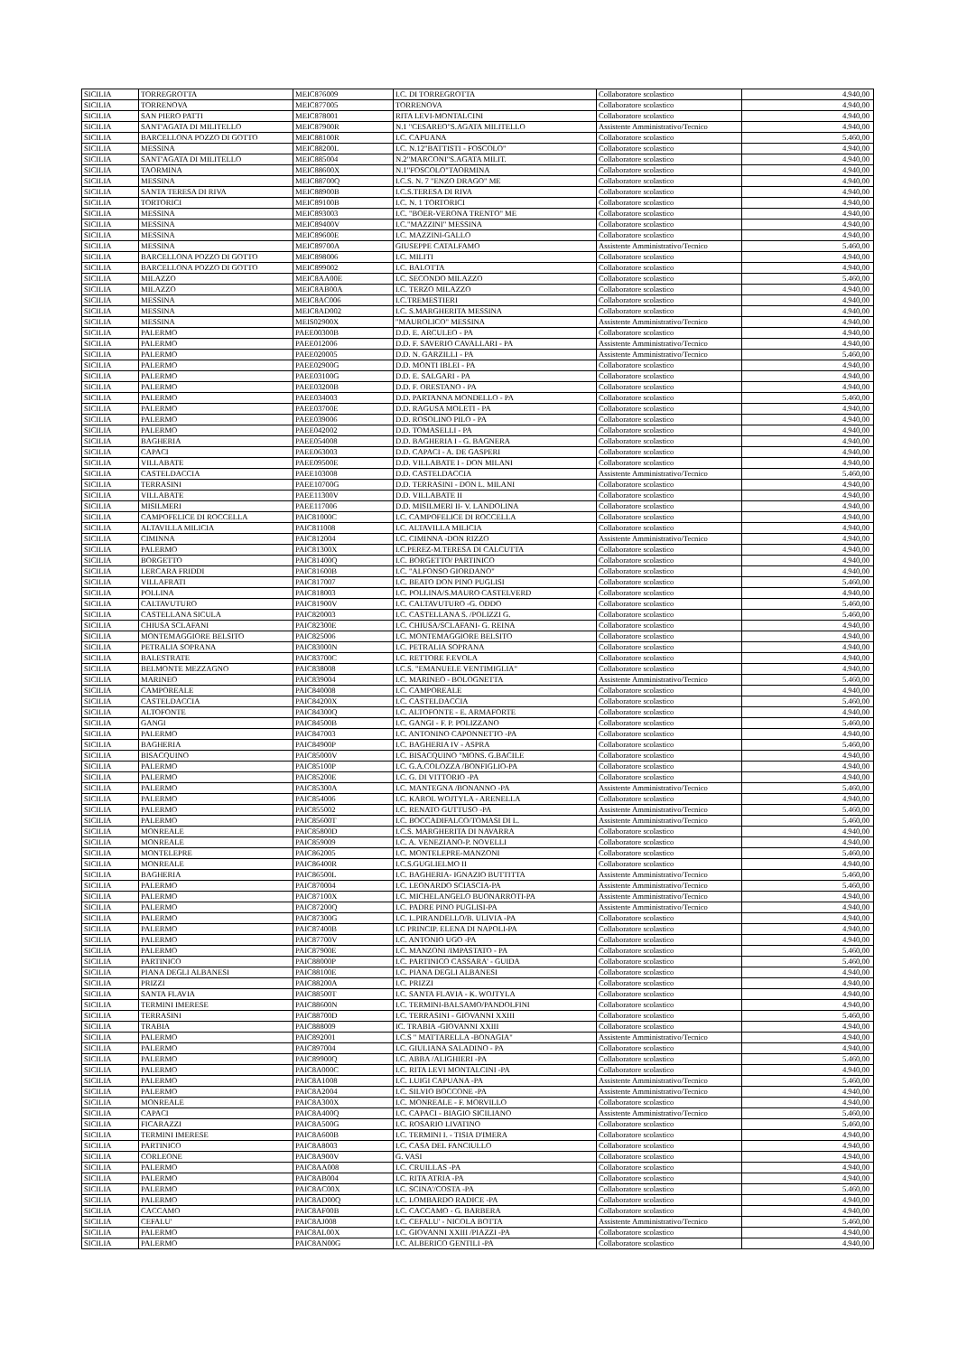| SICILIA | TORREGROTTA | MEIC876009 | I.C. DI TORREGROTTA | Collaboratore scolastico | 4.940,00 |
| SICILIA | TORRENOVA | MEIC877005 | TORRENOVA | Collaboratore scolastico | 4.940,00 |
| SICILIA | SAN PIERO PATTI | MEIC878001 | RITA LEVI-MONTALCINI | Collaboratore scolastico | 4.940,00 |
| SICILIA | SANT'AGATA DI MILITELLO | MEIC87900R | N.1 "CESAREO"S.AGATA MILITELLO | Assistente Amministrativo/Tecnico | 4.940,00 |
| SICILIA | BARCELLONA POZZO DI GOTTO | MEIC88100R | I.C. CAPUANA | Collaboratore scolastico | 5.460,00 |
| SICILIA | MESSINA | MEIC88200L | I.C. N.12"BATTISTI - FOSCOLO" | Collaboratore scolastico | 4.940,00 |
| SICILIA | SANT'AGATA DI MILITELLO | MEIC885004 | N.2"MARCONI"S.AGATA MILIT. | Collaboratore scolastico | 4.940,00 |
| SICILIA | TAORMINA | MEIC88600X | N.1"FOSCOLO"TAORMINA | Collaboratore scolastico | 4.940,00 |
| SICILIA | MESSINA | MEIC88700Q | I.C.S. N. 7 "ENZO DRAGO" ME | Collaboratore scolastico | 4.940,00 |
| SICILIA | SANTA TERESA DI RIVA | MEIC88900B | I.C.S.TERESA DI RIVA | Collaboratore scolastico | 4.940,00 |
| SICILIA | TORTORICI | MEIC89100B | I.C. N. 1 TORTORICI | Collaboratore scolastico | 4.940,00 |
| SICILIA | MESSINA | MEIC893003 | I.C. "BOER-VERONA TRENTO" ME | Collaboratore scolastico | 4.940,00 |
| SICILIA | MESSINA | MEIC89400V | I.C."MAZZINI" MESSINA | Collaboratore scolastico | 4.940,00 |
| SICILIA | MESSINA | MEIC89600E | I.C. MAZZINI-GALLO | Collaboratore scolastico | 4.940,00 |
| SICILIA | MESSINA | MEIC89700A | GIUSEPPE CATALFAMO | Assistente Amministrativo/Tecnico | 5.460,00 |
| SICILIA | BARCELLONA POZZO DI GOTTO | MEIC898006 | I.C. MILITI | Collaboratore scolastico | 4.940,00 |
| SICILIA | BARCELLONA POZZO DI GOTTO | MEIC899002 | I.C. BALOTTA | Collaboratore scolastico | 4.940,00 |
| SICILIA | MILAZZO | MEIC8AA00E | I.C. SECONDO MILAZZO | Collaboratore scolastico | 5.460,00 |
| SICILIA | MILAZZO | MEIC8AB00A | I.C. TERZO MILAZZO | Collaboratore scolastico | 4.940,00 |
| SICILIA | MESSINA | MEIC8AC006 | I.C.TREMESTIERI | Collaboratore scolastico | 4.940,00 |
| SICILIA | MESSINA | MEIC8AD002 | I.C. S.MARGHERITA MESSINA | Collaboratore scolastico | 4.940,00 |
| SICILIA | MESSINA | MEIS02900X | "MAUROLICO" MESSINA | Assistente Amministrativo/Tecnico | 4.940,00 |
| SICILIA | PALERMO | PAEE00300B | D.D. E. ARCULEO - PA | Collaboratore scolastico | 4.940,00 |
| SICILIA | PALERMO | PAEE012006 | D.D. F. SAVERIO CAVALLARI - PA | Assistente Amministrativo/Tecnico | 4.940,00 |
| SICILIA | PALERMO | PAEE020005 | D.D. N. GARZILLI - PA | Assistente Amministrativo/Tecnico | 5.460,00 |
| SICILIA | PALERMO | PAEE02900G | D.D. MONTI IBLEI - PA | Collaboratore scolastico | 4.940,00 |
| SICILIA | PALERMO | PAEE03100G | D.D. E. SALGARI - PA | Collaboratore scolastico | 4.940,00 |
| SICILIA | PALERMO | PAEE03200B | D.D. F. ORESTANO - PA | Collaboratore scolastico | 4.940,00 |
| SICILIA | PALERMO | PAEE034003 | D.D. PARTANNA MONDELLO - PA | Collaboratore scolastico | 5.460,00 |
| SICILIA | PALERMO | PAEE03700E | D.D. RAGUSA MOLETI - PA | Collaboratore scolastico | 4.940,00 |
| SICILIA | PALERMO | PAEE039006 | D.D. ROSOLINO PILO - PA | Collaboratore scolastico | 4.940,00 |
| SICILIA | PALERMO | PAEE042002 | D.D. TOMASELLI - PA | Collaboratore scolastico | 4.940,00 |
| SICILIA | BAGHERIA | PAEE054008 | D.D. BAGHERIA I - G. BAGNERA | Collaboratore scolastico | 4.940,00 |
| SICILIA | CAPACI | PAEE063003 | D.D. CAPACI - A. DE GASPERI | Collaboratore scolastico | 4.940,00 |
| SICILIA | VILLABATE | PAEE09500E | D.D. VILLABATE I - DON MILANI | Collaboratore scolastico | 4.940,00 |
| SICILIA | CASTELDACCIA | PAEE103008 | D.D. CASTELDACCIA | Assistente Amministrativo/Tecnico | 5.460,00 |
| SICILIA | TERRASINI | PAEE10700G | D.D. TERRASINI - DON L. MILANI | Collaboratore scolastico | 4.940,00 |
| SICILIA | VILLABATE | PAEE11300V | D.D. VILLABATE II | Collaboratore scolastico | 4.940,00 |
| SICILIA | MISILMERI | PAEE117006 | D.D. MISILMERI II- V. LANDOLINA | Collaboratore scolastico | 4.940,00 |
| SICILIA | CAMPOFELICE DI ROCCELLA | PAIC81000C | I.C. CAMPOFELICE DI ROCCELLA | Collaboratore scolastico | 4.940,00 |
| SICILIA | ALTAVILLA MILICIA | PAIC811008 | I.C. ALTAVILLA MILICIA | Collaboratore scolastico | 4.940,00 |
| SICILIA | CIMINNA | PAIC812004 | I.C. CIMINNA -DON RIZZO | Assistente Amministrativo/Tecnico | 4.940,00 |
| SICILIA | PALERMO | PAIC81300X | I.C.PEREZ-M.TERESA DI CALCUTTA | Collaboratore scolastico | 4.940,00 |
| SICILIA | BORGETTO | PAIC81400Q | I.C. BORGETTO/ PARTINICO | Collaboratore scolastico | 4.940,00 |
| SICILIA | LERCARA FRIDDI | PAIC81600B | I.C. "ALFONSO GIORDANO" | Collaboratore scolastico | 4.940,00 |
| SICILIA | VILLAFRATI | PAIC817007 | I.C. BEATO DON PINO PUGLISI | Collaboratore scolastico | 5.460,00 |
| SICILIA | POLLINA | PAIC818003 | I.C. POLLINA/S.MAURO CASTELVERD | Collaboratore scolastico | 4.940,00 |
| SICILIA | CALTAVUTURO | PAIC81900V | I.C. CALTAVUTURO -G. ODDO | Collaboratore scolastico | 5.460,00 |
| SICILIA | CASTELLANA SICULA | PAIC820003 | I.C. CASTELLANA S. /POLIZZI G. | Collaboratore scolastico | 5.460,00 |
| SICILIA | CHIUSA SCLAFANI | PAIC82300E | I.C. CHIUSA/SCLAFANI- G. REINA | Collaboratore scolastico | 4.940,00 |
| SICILIA | MONTEMAGGIORE BELSITO | PAIC825006 | I.C. MONTEMAGGIORE BELSITO | Collaboratore scolastico | 4.940,00 |
| SICILIA | PETRALIA SOPRANA | PAIC83000N | I.C. PETRALIA SOPRANA | Collaboratore scolastico | 4.940,00 |
| SICILIA | BALESTRATE | PAIC83700C | I.C. RETTORE F.EVOLA | Collaboratore scolastico | 4.940,00 |
| SICILIA | BELMONTE MEZZAGNO | PAIC838008 | I.C.S. "EMANUELE VENTIMIGLIA" | Collaboratore scolastico | 4.940,00 |
| SICILIA | MARINEO | PAIC839004 | I.C. MARINEO - BOLOGNETTA | Assistente Amministrativo/Tecnico | 5.460,00 |
| SICILIA | CAMPOREALE | PAIC840008 | I.C. CAMPOREALE | Collaboratore scolastico | 4.940,00 |
| SICILIA | CASTELDACCIA | PAIC84200X | I.C. CASTELDACCIA | Collaboratore scolastico | 5.460,00 |
| SICILIA | ALTOFONTE | PAIC84300Q | I.C. ALTOFONTE - E. ARMAFORTE | Collaboratore scolastico | 4.940,00 |
| SICILIA | GANGI | PAIC84500B | I.C. GANGI - F. P. POLIZZANO | Collaboratore scolastico | 5.460,00 |
| SICILIA | PALERMO | PAIC847003 | I.C. ANTONINO CAPONNETTO -PA | Collaboratore scolastico | 4.940,00 |
| SICILIA | BAGHERIA | PAIC84900P | I.C. BAGHERIA IV - ASPRA | Collaboratore scolastico | 5.460,00 |
| SICILIA | BISACQUINO | PAIC85000V | I.C. BISACQUINO "MONS. G.BACILE | Collaboratore scolastico | 4.940,00 |
| SICILIA | PALERMO | PAIC85100P | I.C. G.A.COLOZZA /BONFIGLIO-PA | Collaboratore scolastico | 4.940,00 |
| SICILIA | PALERMO | PAIC85200E | I.C. G. DI VITTORIO -PA | Collaboratore scolastico | 4.940,00 |
| SICILIA | PALERMO | PAIC85300A | I.C. MANTEGNA /BONANNO -PA | Assistente Amministrativo/Tecnico | 5.460,00 |
| SICILIA | PALERMO | PAIC854006 | I.C. KAROL WOJTYLA - ARENELLA | Collaboratore scolastico | 4.940,00 |
| SICILIA | PALERMO | PAIC855002 | I.C. RENATO GUTTUSO -PA | Assistente Amministrativo/Tecnico | 5.460,00 |
| SICILIA | PALERMO | PAIC85600T | I.C. BOCCADIFALCO/TOMASI DI L. | Assistente Amministrativo/Tecnico | 5.460,00 |
| SICILIA | MONREALE | PAIC85800D | I.C.S. MARGHERITA DI NAVARRA | Collaboratore scolastico | 4.940,00 |
| SICILIA | MONREALE | PAIC859009 | I.C. A. VENEZIANO-P. NOVELLI | Collaboratore scolastico | 4.940,00 |
| SICILIA | MONTELEPRE | PAIC862005 | I.C. MONTELEPRE-MANZONI | Collaboratore scolastico | 5.460,00 |
| SICILIA | MONREALE | PAIC86400R | I.C.S.GUGLIELMO II | Collaboratore scolastico | 4.940,00 |
| SICILIA | BAGHERIA | PAIC86500L | I.C. BAGHERIA- IGNAZIO BUTTITTA | Assistente Amministrativo/Tecnico | 5.460,00 |
| SICILIA | PALERMO | PAIC870004 | I.C. LEONARDO SCIASCIA-PA | Assistente Amministrativo/Tecnico | 5.460,00 |
| SICILIA | PALERMO | PAIC87100X | I.C. MICHELANGELO BUONARROTI-PA | Assistente Amministrativo/Tecnico | 4.940,00 |
| SICILIA | PALERMO | PAIC87200Q | I.C. PADRE PINO PUGLISI-PA | Assistente Amministrativo/Tecnico | 4.940,00 |
| SICILIA | PALERMO | PAIC87300G | I.C. L.PIRANDELLO/B. ULIVIA -PA | Collaboratore scolastico | 4.940,00 |
| SICILIA | PALERMO | PAIC87400B | I.C PRINCIP. ELENA DI NAPOLI-PA | Collaboratore scolastico | 4.940,00 |
| SICILIA | PALERMO | PAIC87700V | I.C. ANTONIO UGO -PA | Collaboratore scolastico | 4.940,00 |
| SICILIA | PALERMO | PAIC87900E | I.C. MANZONI /IMPASTATO - PA | Collaboratore scolastico | 5.460,00 |
| SICILIA | PARTINICO | PAIC88000P | I.C. PARTINICO CASSARA' - GUIDA | Collaboratore scolastico | 5.460,00 |
| SICILIA | PIANA DEGLI ALBANESI | PAIC88100E | I.C. PIANA DEGLI ALBANESI | Collaboratore scolastico | 4.940,00 |
| SICILIA | PRIZZI | PAIC88200A | I.C. PRIZZI | Collaboratore scolastico | 4.940,00 |
| SICILIA | SANTA FLAVIA | PAIC88500T | I.C. SANTA FLAVIA - K. WOJTYLA | Collaboratore scolastico | 4.940,00 |
| SICILIA | TERMINI IMERESE | PAIC88600N | I.C. TERMINI-BALSAMO/PANDOLFINI | Collaboratore scolastico | 4.940,00 |
| SICILIA | TERRASINI | PAIC88700D | I.C. TERRASINI - GIOVANNI XXIII | Collaboratore scolastico | 5.460,00 |
| SICILIA | TRABIA | PAIC888009 | IC. TRABIA -GIOVANNI XXIII | Collaboratore scolastico | 4.940,00 |
| SICILIA | PALERMO | PAIC892001 | I.C.S " MATTARELLA -BONAGIA" | Assistente Amministrativo/Tecnico | 4.940,00 |
| SICILIA | PALERMO | PAIC897004 | I.C. GIULIANA SALADINO - PA | Collaboratore scolastico | 4.940,00 |
| SICILIA | PALERMO | PAIC89900Q | I.C. ABBA /ALIGHIERI -PA | Collaboratore scolastico | 5.460,00 |
| SICILIA | PALERMO | PAIC8A000C | I.C. RITA LEVI MONTALCINI -PA | Collaboratore scolastico | 4.940,00 |
| SICILIA | PALERMO | PAIC8A1008 | I.C. LUIGI CAPUANA -PA | Assistente Amministrativo/Tecnico | 5.460,00 |
| SICILIA | PALERMO | PAIC8A2004 | I.C. SILVIO BOCCONE -PA | Assistente Amministrativo/Tecnico | 4.940,00 |
| SICILIA | MONREALE | PAIC8A300X | I.C. MONREALE - F. MORVILLO | Collaboratore scolastico | 4.940,00 |
| SICILIA | CAPACI | PAIC8A400Q | I.C. CAPACI - BIAGIO SICILIANO | Assistente Amministrativo/Tecnico | 5.460,00 |
| SICILIA | FICARAZZI | PAIC8A500G | I.C. ROSARIO LIVATINO | Collaboratore scolastico | 5.460,00 |
| SICILIA | TERMINI IMERESE | PAIC8A600B | I.C. TERMINI I. - TISIA D'IMERA | Collaboratore scolastico | 4.940,00 |
| SICILIA | PARTINICO | PAIC8A8003 | I.C. CASA DEL FANCIULLO | Collaboratore scolastico | 4.940,00 |
| SICILIA | CORLEONE | PAIC8A900V | G. VASI | Collaboratore scolastico | 4.940,00 |
| SICILIA | PALERMO | PAIC8AA008 | I.C. CRUILLAS -PA | Collaboratore scolastico | 4.940,00 |
| SICILIA | PALERMO | PAIC8AB004 | I.C. RITA ATRIA -PA | Collaboratore scolastico | 4.940,00 |
| SICILIA | PALERMO | PAIC8AC00X | I.C. SCINA'/COSTA -PA | Collaboratore scolastico | 5.460,00 |
| SICILIA | PALERMO | PAIC8AD00Q | I.C. LOMBARDO RADICE -PA | Collaboratore scolastico | 4.940,00 |
| SICILIA | CACCAMO | PAIC8AF00B | I.C. CACCAMO - G. BARBERA | Collaboratore scolastico | 4.940,00 |
| SICILIA | CEFALU' | PAIC8AJ008 | I.C. CEFALU' - NICOLA BOTTA | Assistente Amministrativo/Tecnico | 5.460,00 |
| SICILIA | PALERMO | PAIC8AL00X | I.C. GIOVANNI XXIII /PIAZZI -PA | Collaboratore scolastico | 4.940,00 |
| SICILIA | PALERMO | PAIC8AN00G | I.C. ALBERICO GENTILI -PA | Collaboratore scolastico | 4.940,00 |